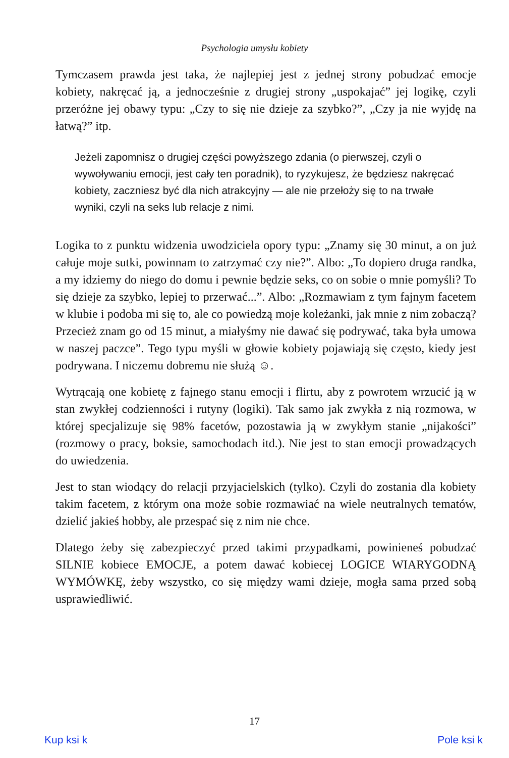Psychologia umysłu kobiety
Tymczasem prawda jest taka, że najlepiej jest z jednej strony pobudzać emocje kobiety, nakręcać ją, a jednocześnie z drugiej strony „uspokajać” jej logikę, czyli przeróżne jej obawy typu: „Czy to się nie dzieje za szybko?”, „Czy ja nie wyjdę na łatwą?” itp.
Jeżeli zapomnisz o drugiej części powyższego zdania (o pierwszej, czyli o wywoływaniu emocji, jest cały ten poradnik), to ryzykujesz, że będziesz nakręcać kobiety, zaczniesz być dla nich atrakcyjny — ale nie przełoży się to na trwałe wyniki, czyli na seks lub relacje z nimi.
Logika to z punktu widzenia uwodziciela opory typu: „Znamy się 30 minut, a on już całuje moje sutki, powinnam to zatrzymać czy nie?”. Albo: „To dopiero druga randka, a my idziemy do niego do domu i pewnie będzie seks, co on sobie o mnie pomyśli? To się dzieje za szybko, lepiej to przerwać...”. Albo: „Rozmawiam z tym fajnym facetem w klubie i podoba mi się to, ale co powiedzą moje koleżanki, jak mnie z nim zobaczą? Przecież znam go od 15 minut, a miałyśmy nie dawać się podrywać, taka była umowa w naszej paczce”. Tego typu myśli w głowie kobiety pojawiają się często, kiedy jest podrywana. I niczemu dobremu nie służą ☺.
Wytrącają one kobietę z fajnego stanu emocji i flirtu, aby z powrotem wrzucić ją w stan zwykłej codzienności i rutyny (logiki). Tak samo jak zwykła z nią rozmowa, w której specjalizuje się 98% facetów, pozostawia ją w zwykłym stanie „nijakości” (rozmowy o pracy, boksie, samochodach itd.). Nie jest to stan emocji prowadzących do uwiedzenia.
Jest to stan wiodący do relacji przyjacielskich (tylko). Czyli do zostania dla kobiety takim facetem, z którym ona może sobie rozmawiać na wiele neutralnych tematów, dzielić jakieś hobby, ale przespać się z nim nie chce.
Dlatego żeby się zabezpieczyć przed takimi przypadkami, powinieneś pobudzać SILNIE kobiece EMOCJE, a potem dawać kobiecej LOGICE WIARYGODNĄ WYMÓWKĘ, żeby wszystko, co się między wami dzieje, mogła sama przed sobą usprawiedliwić.
17
Kup ksi k Pole ksi k